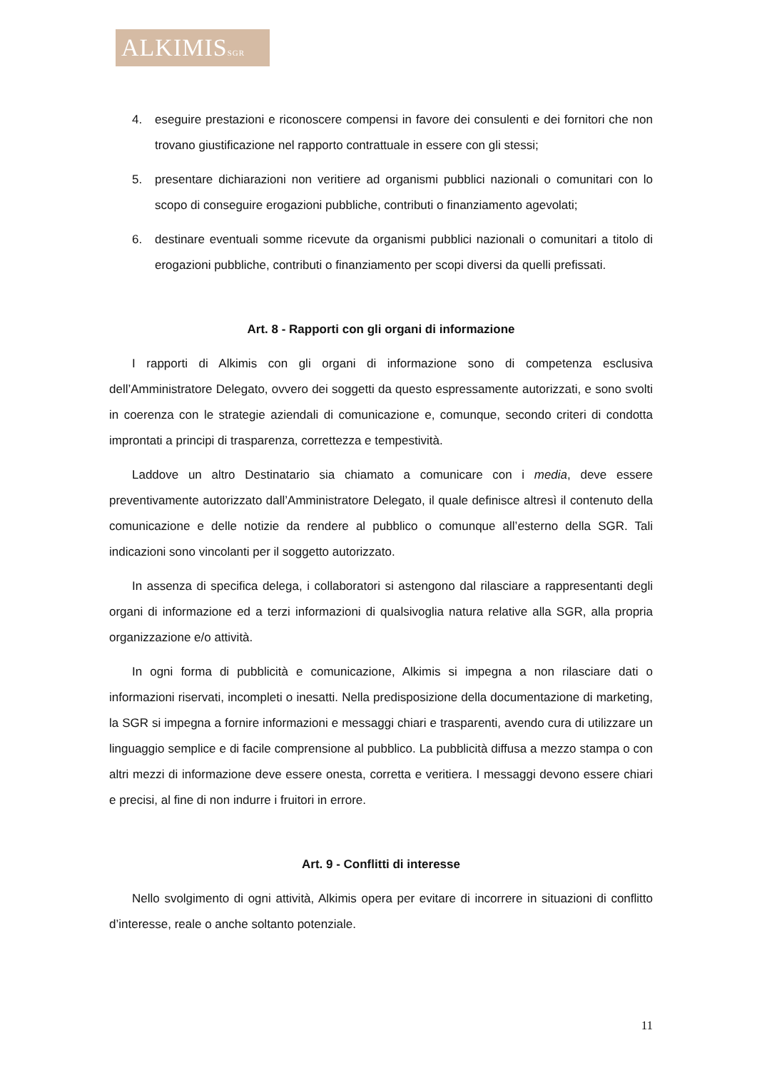ALKIMISSGR
4. eseguire prestazioni e riconoscere compensi in favore dei consulenti e dei fornitori che non trovano giustificazione nel rapporto contrattuale in essere con gli stessi;
5. presentare dichiarazioni non veritiere ad organismi pubblici nazionali o comunitari con lo scopo di conseguire erogazioni pubbliche, contributi o finanziamento agevolati;
6. destinare eventuali somme ricevute da organismi pubblici nazionali o comunitari a titolo di erogazioni pubbliche, contributi o finanziamento per scopi diversi da quelli prefissati.
Art. 8 - Rapporti con gli organi di informazione
I rapporti di Alkimis con gli organi di informazione sono di competenza esclusiva dell’Amministratore Delegato, ovvero dei soggetti da questo espressamente autorizzati, e sono svolti in coerenza con le strategie aziendali di comunicazione e, comunque, secondo criteri di condotta improntati a principi di trasparenza, correttezza e tempestività.
Laddove un altro Destinatario sia chiamato a comunicare con i media, deve essere preventivamente autorizzato dall’Amministratore Delegato, il quale definisce altresì il contenuto della comunicazione e delle notizie da rendere al pubblico o comunque all’esterno della SGR. Tali indicazioni sono vincolanti per il soggetto autorizzato.
In assenza di specifica delega, i collaboratori si astengono dal rilasciare a rappresentanti degli organi di informazione ed a terzi informazioni di qualsivoglia natura relative alla SGR, alla propria organizzazione e/o attività.
In ogni forma di pubblicità e comunicazione, Alkimis si impegna a non rilasciare dati o informazioni riservati, incompleti o inesatti. Nella predisposizione della documentazione di marketing, la SGR si impegna a fornire informazioni e messaggi chiari e trasparenti, avendo cura di utilizzare un linguaggio semplice e di facile comprensione al pubblico. La pubblicità diffusa a mezzo stampa o con altri mezzi di informazione deve essere onesta, corretta e veritiera. I messaggi devono essere chiari e precisi, al fine di non indurre i fruitori in errore.
Art. 9 - Conflitti di interesse
Nello svolgimento di ogni attività, Alkimis opera per evitare di incorrere in situazioni di conflitto d’interesse, reale o anche soltanto potenziale.
11